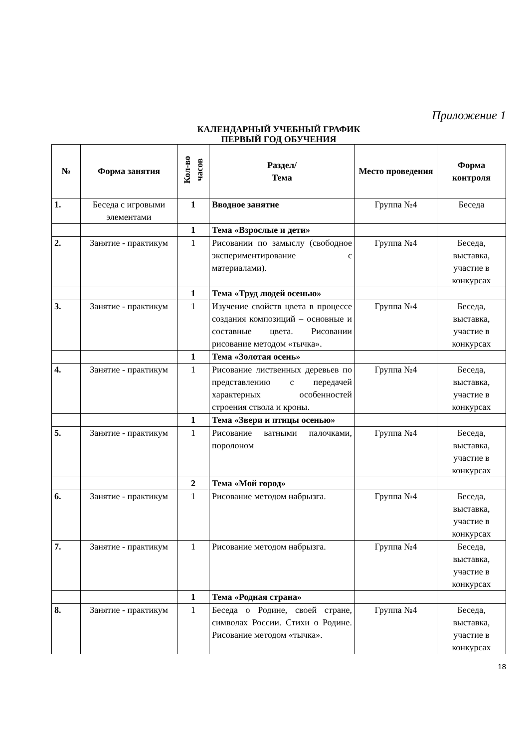Приложение 1
КАЛЕНДАРНЫЙ УЧЕБНЫЙ ГРАФИК
ПЕРВЫЙ ГОД ОБУЧЕНИЯ
| № | Форма занятия | Кол-во часов | Раздел/ Тема | Место проведения | Форма контроля |
| --- | --- | --- | --- | --- | --- |
| 1. | Беседа с игровыми элементами | 1 | Вводное занятие | Группа №4 | Беседа |
| | | 1 | Тема «Взрослые и дети» | | |
| 2. | Занятие - практикум | 1 | Рисовании по замыслу (свободное экспериментирование с материалами). | Группа №4 | Беседа, выставка, участие в конкурсах |
| | | 1 | Тема «Труд людей осенью» | | |
| 3. | Занятие - практикум | 1 | Изучение свойств цвета в процессе создания композиций – основные и составные цвета. Рисовании рисование методом «тычка». | Группа №4 | Беседа, выставка, участие в конкурсах |
| | | 1 | Тема «Золотая осень» | | |
| 4. | Занятие - практикум | 1 | Рисование лиственных деревьев по представлению с передачей характерных особенностей строения ствола и кроны. | Группа №4 | Беседа, выставка, участие в конкурсах |
| | | 1 | Тема «Звери и птицы осенью» | | |
| 5. | Занятие - практикум | 1 | Рисование ватными палочками, поролоном | Группа №4 | Беседа, выставка, участие в конкурсах |
| | | 2 | Тема «Мой город» | | |
| 6. | Занятие - практикум | 1 | Рисование методом набрызга. | Группа №4 | Беседа, выставка, участие в конкурсах |
| 7. | Занятие - практикум | 1 | Рисование методом набрызга. | Группа №4 | Беседа, выставка, участие в конкурсах |
| | | 1 | Тема «Родная страна» | | |
| 8. | Занятие - практикум | 1 | Беседа о Родине, своей стране, символах России. Стихи о Родине. Рисование методом «тычка». | Группа №4 | Беседа, выставка, участие в конкурсах |
18